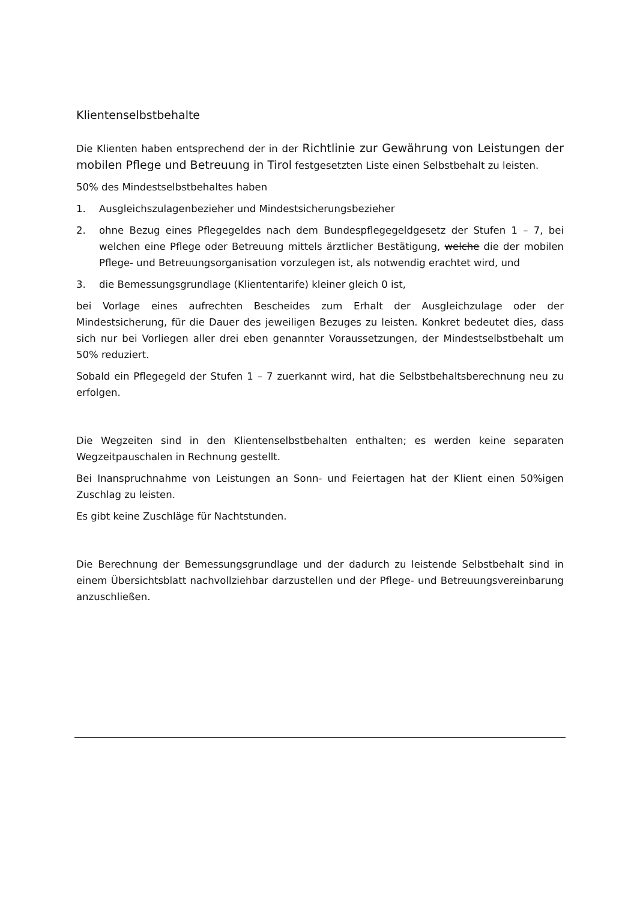Klientenselbstbehalte
Die Klienten haben entsprechend der in der Richtlinie zur Gewährung von Leistungen der mobilen Pflege und Betreuung in Tirol festgesetzten Liste einen Selbstbehalt zu leisten.
50% des Mindestselbstbehaltes haben
1. Ausgleichszulagenbezieher und Mindestsicherungsbezieher
2. ohne Bezug eines Pflegegeldes nach dem Bundespflegegeldgesetz der Stufen 1 – 7, bei welchen eine Pflege oder Betreuung mittels ärztlicher Bestätigung, welche die der mobilen Pflege- und Betreuungsorganisation vorzulegen ist, als notwendig erachtet wird, und
3. die Bemessungsgrundlage (Kliententarife) kleiner gleich 0 ist,
bei Vorlage eines aufrechten Bescheides zum Erhalt der Ausgleichzulage oder der Mindestsicherung, für die Dauer des jeweiligen Bezuges zu leisten. Konkret bedeutet dies, dass sich nur bei Vorliegen aller drei eben genannter Voraussetzungen, der Mindestselbstbehalt um 50% reduziert.
Sobald ein Pflegegeld der Stufen 1 – 7 zuerkannt wird, hat die Selbstbehaltsberechnung neu zu erfolgen.
Die Wegzeiten sind in den Klientenselbstbehalten enthalten; es werden keine separaten Wegzeitpauschalen in Rechnung gestellt.
Bei Inanspruchnahme von Leistungen an Sonn- und Feiertagen hat der Klient einen 50%igen Zuschlag zu leisten.
Es gibt keine Zuschläge für Nachtstunden.
Die Berechnung der Bemessungsgrundlage und der dadurch zu leistende Selbstbehalt sind in einem Übersichtsblatt nachvollziehbar darzustellen und der Pflege- und Betreuungsvereinbarung anzuschließen.